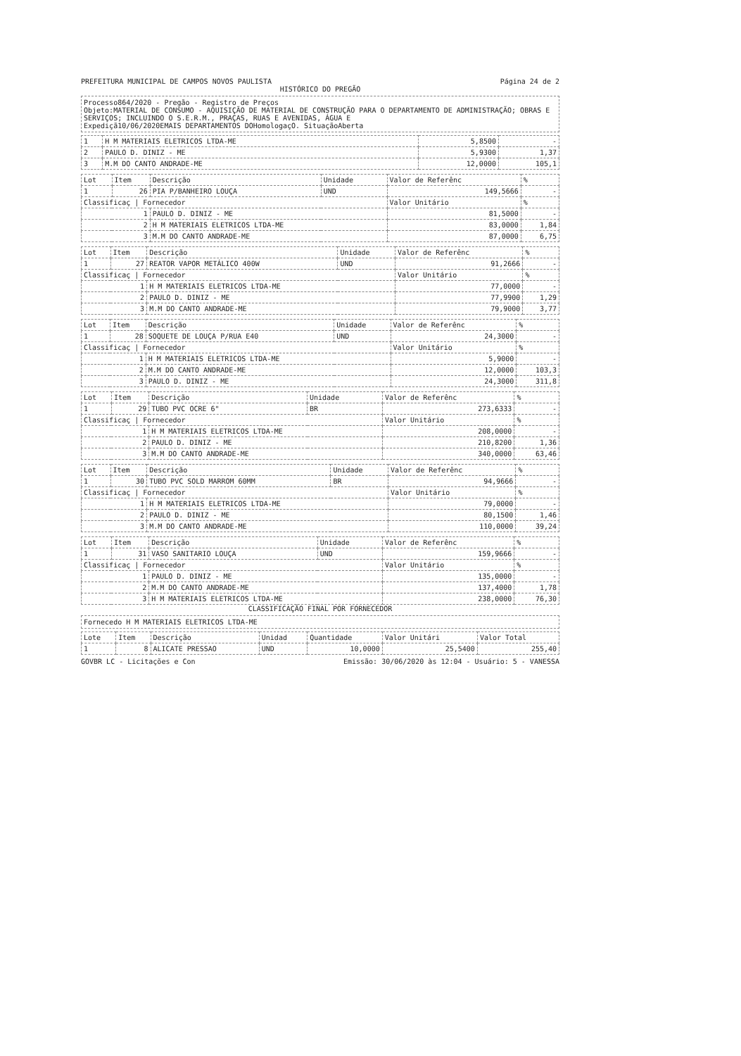PREFEITURA MUNICIPAL DE CAMPOS NOVOS PAULISTA Página 24 de 2
HISTÓRICO DO PREGÃO
Processo864/2020 - Pregão - Registro de Preços
Objeto:MATERIAL DE CONSUMO - AQUISIÇÃO DE MATERIAL DE CONSTRUÇÃO PARA O DEPARTAMENTO DE ADMINISTRAÇÃO; OBRAS E SERVIÇOS; INCLUINDO O S.E.R.M., PRAÇAS, RUAS E AVENIDAS, ÁGUA E
Expediçã10/06/2020EMAIS DEPARTAMENTOS DOHomologaçO. SituaçãoAberta
| 1 | H M MATERIAIS ELETRICOS LTDA-ME | 5,8500 | - |
| 2 | PAULO D. DINIZ - ME | 5,9300 | 1,37 |
| 3 | M.M DO CANTO ANDRADE-ME | 12,0000 | 105,1 |
| Lot | Item | Descrição | Unidade | Valor de Referênc | % |
| --- | --- | --- | --- | --- | --- |
| 1 | 26 | PIA P/BANHEIRO LOUÇA | UND | 149,5666 | - |
| Classificaç / Fornecedor | | | | Valor Unitário | % |
| 1 | | PAULO D. DINIZ - ME | | 81,5000 | - |
| 2 | | H M MATERIAIS ELETRICOS LTDA-ME | | 83,0000 | 1,84 |
| 3 | | M.M DO CANTO ANDRADE-ME | | 87,0000 | 6,75 |
| Lot | Item | Descrição | Unidade | Valor de Referênc | % |
| --- | --- | --- | --- | --- | --- |
| 1 | 27 | REATOR VAPOR METÁLICO 400W | UND | 91,2666 | - |
| Classificaç / Fornecedor | | | | Valor Unitário | % |
| 1 | | H M MATERIAIS ELETRICOS LTDA-ME | | 77,0000 | - |
| 2 | | PAULO D. DINIZ - ME | | 77,9900 | 1,29 |
| 3 | | M.M DO CANTO ANDRADE-ME | | 79,9000 | 3,77 |
| Lot | Item | Descrição | Unidade | Valor de Referênc | % |
| --- | --- | --- | --- | --- | --- |
| 1 | 28 | SOQUETE DE LOUÇA P/RUA E40 | UND | 24,3000 | - |
| Classificaç / Fornecedor | | | | Valor Unitário | % |
| 1 | | H M MATERIAIS ELETRICOS LTDA-ME | | 5,9000 | - |
| 2 | | M.M DO CANTO ANDRADE-ME | | 12,0000 | 103,3 |
| 3 | | PAULO D. DINIZ - ME | | 24,3000 | 311,8 |
| Lot | Item | Descrição | Unidade | Valor de Referênc | % |
| --- | --- | --- | --- | --- | --- |
| 1 | 29 | TUBO PVC OCRE 6" | BR | 273,6333 | - |
| Classificaç / Fornecedor | | | | Valor Unitário | % |
| 1 | | H M MATERIAIS ELETRICOS LTDA-ME | | 208,0000 | - |
| 2 | | PAULO D. DINIZ - ME | | 210,8200 | 1,36 |
| 3 | | M.M DO CANTO ANDRADE-ME | | 340,0000 | 63,46 |
| Lot | Item | Descrição | Unidade | Valor de Referênc | % |
| --- | --- | --- | --- | --- | --- |
| 1 | 30 | TUBO PVC SOLD MARROM 60MM | BR | 94,9666 | - |
| Classificaç / Fornecedor | | | | Valor Unitário | % |
| 1 | | H M MATERIAIS ELETRICOS LTDA-ME | | 79,0000 | - |
| 2 | | PAULO D. DINIZ - ME | | 80,1500 | 1,46 |
| 3 | | M.M DO CANTO ANDRADE-ME | | 110,0000 | 39,24 |
| Lot | Item | Descrição | Unidade | Valor de Referênc | % |
| --- | --- | --- | --- | --- | --- |
| 1 | 31 | VASO SANITARIO LOUÇA | UND | 159,9666 | - |
| Classificaç / Fornecedor | | | | Valor Unitário | % |
| 1 | | PAULO D. DINIZ - ME | | 135,0000 | - |
| 2 | | M.M DO CANTO ANDRADE-ME | | 137,4000 | 1,78 |
| 3 | | H M MATERIAIS ELETRICOS LTDA-ME | | 238,0000 | 76,30 |
CLASSIFICAÇÃO FINAL POR FORNECEDOR
Fornecedo H M MATERIAIS ELETRICOS LTDA-ME
| Lote | Item | Descrição | Unidad | Quantidade | Valor Unitári | Valor Total |
| --- | --- | --- | --- | --- | --- | --- |
| 1 | 8 | ALICATE PRESSAO | UND | 10,0000 | 25,5400 | 255,40 |
GOVBR LC - Licitações e Con Emissão: 30/06/2020 às 12:04 - Usuário: 5 - VANESSA